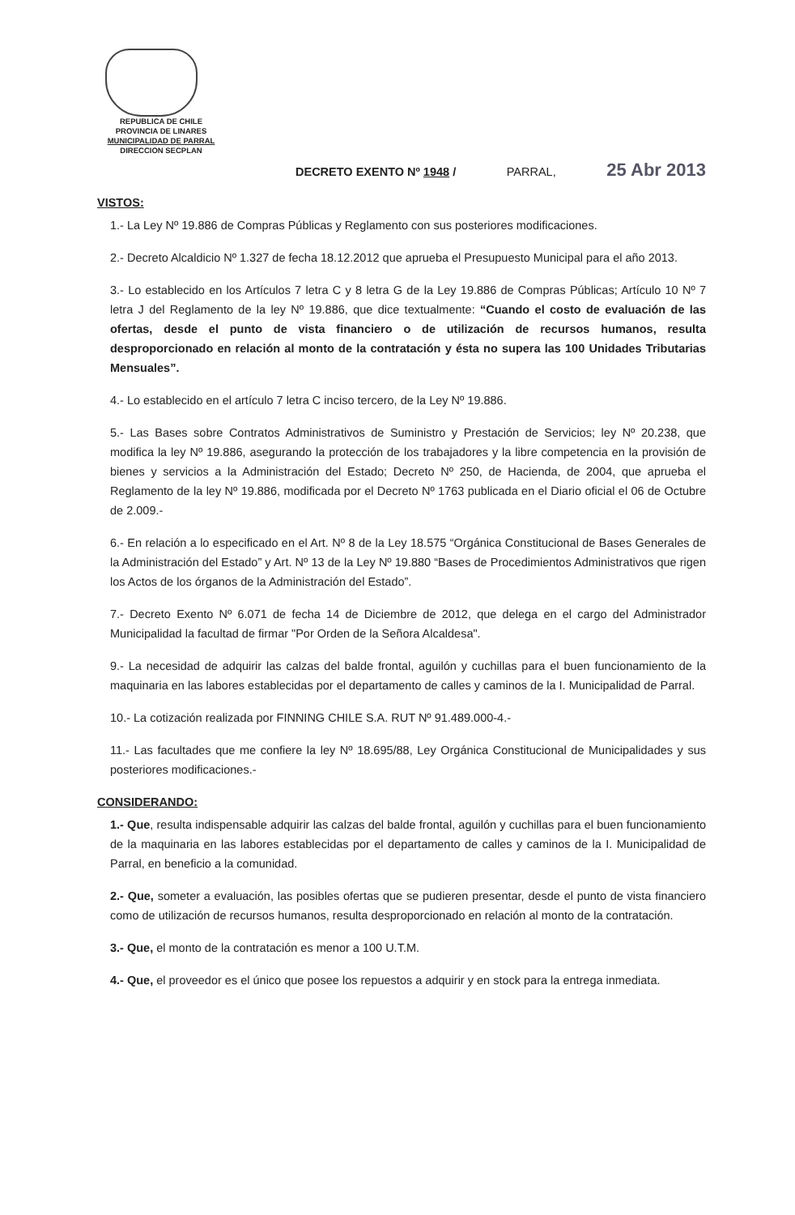REPUBLICA DE CHILE
PROVINCIA DE LINARES
MUNICIPALIDAD DE PARRAL
DIRECCION SECPLAN
DECRETO EXENTO Nº 1948 / PARRAL, 25 Abr 2013
VISTOS:
1.- La Ley Nº 19.886 de Compras Públicas y Reglamento con sus posteriores modificaciones.
2.- Decreto Alcaldicio Nº 1.327 de fecha 18.12.2012 que aprueba el Presupuesto Municipal para el año 2013.
3.- Lo establecido en los Artículos 7 letra C y 8 letra G de la Ley 19.886 de Compras Públicas; Artículo 10 Nº 7 letra J del Reglamento de la ley Nº 19.886, que dice textualmente: “Cuando el costo de evaluación de las ofertas, desde el punto de vista financiero o de utilización de recursos humanos, resulta desproporcionado en relación al monto de la contratación y ésta no supera las 100 Unidades Tributarias Mensuales”.
4.- Lo establecido en el artículo 7 letra C inciso tercero, de la Ley Nº 19.886.
5.- Las Bases sobre Contratos Administrativos de Suministro y Prestación de Servicios; ley Nº 20.238, que modifica la ley Nº 19.886, asegurando la protección de los trabajadores y la libre competencia en la provisión de bienes y servicios a la Administración del Estado; Decreto Nº 250, de Hacienda, de 2004, que aprueba el Reglamento de la ley Nº 19.886, modificada por el Decreto Nº 1763 publicada en el Diario oficial el 06 de Octubre de 2.009.-
6.- En relación a lo especificado en el Art. Nº 8 de la Ley 18.575 “Orgánica Constitucional de Bases Generales de la Administración del Estado” y Art. Nº 13 de la Ley Nº 19.880 “Bases de Procedimientos Administrativos que rigen los Actos de los órganos de la Administración del Estado”.
7.- Decreto Exento Nº 6.071 de fecha 14 de Diciembre de 2012, que delega en el cargo del Administrador Municipalidad la facultad de firmar "Por Orden de la Señora Alcaldesa".
9.- La necesidad de adquirir las calzas del balde frontal, aguilón y cuchillas para el buen funcionamiento de la maquinaria en las labores establecidas por el departamento de calles y caminos de la I. Municipalidad de Parral.
10.- La cotización realizada por FINNING CHILE S.A. RUT Nº 91.489.000-4.-
11.- Las facultades que me confiere la ley Nº 18.695/88, Ley Orgánica Constitucional de Municipalidades y sus posteriores modificaciones.-
CONSIDERANDO:
1.- Que, resulta indispensable adquirir las calzas del balde frontal, aguilón y cuchillas para el buen funcionamiento de la maquinaria en las labores establecidas por el departamento de calles y caminos de la I. Municipalidad de Parral, en beneficio a la comunidad.
2.- Que, someter a evaluación, las posibles ofertas que se pudieren presentar, desde el punto de vista financiero como de utilización de recursos humanos, resulta desproporcionado en relación al monto de la contratación.
3.- Que, el monto de la contratación es menor a 100 U.T.M.
4.- Que, el proveedor es el único que posee los repuestos a adquirir y en stock para la entrega inmediata.